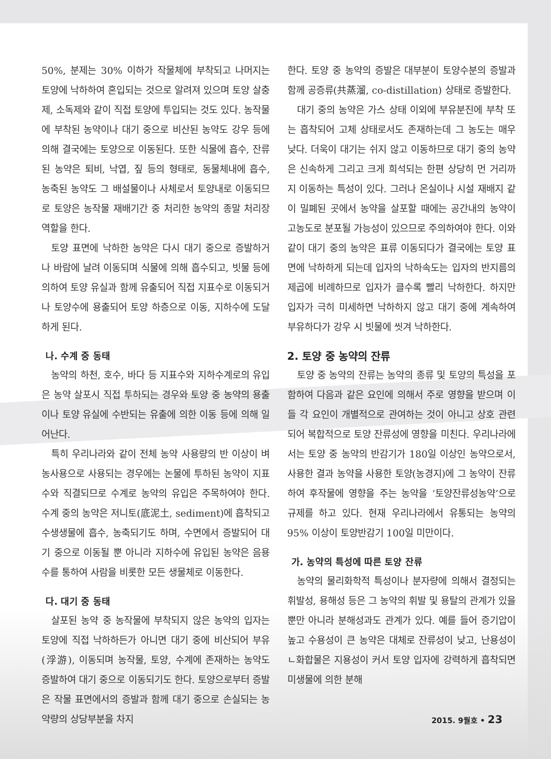50%, 분제는 30% 이하가 작물체에 부착되고 나머지는 토양에 낙하하여 혼입되는 것으로 알려져 있으며 토양 살충제, 소독제와 같이 직접 토양에 투입되는 것도 있다. 농작물에 부착된 농약이나 대기 중으로 비산된 농약도 강우 등에 의해 결국에는 토양으로 이동된다. 또한 식물에 흡수, 잔류된 농약은 퇴비, 낙엽, 짚 등의 형태로, 동물체내에 흡수, 농축된 농약도 그 배설물이나 사체로서 토양내로 이동되므로 토양은 농작물 재배기간 중 처리한 농약의 종말 처리장 역할을 한다.
토양 표면에 낙하한 농약은 다시 대기 중으로 증발하거나 바람에 날려 이동되며 식물에 의해 흡수되고, 빗물 등에 의하여 토양 유실과 함께 유출되어 직접 지표수로 이동되거나 토양수에 용출되어 토양 하층으로 이동, 지하수에 도달하게 된다.
나. 수계 중 동태
농약의 하천, 호수, 바다 등 지표수와 지하수계로의 유입은 농약 살포시 직접 투하되는 경우와 토양 중 농약의 용출이나 토양 유실에 수반되는 유출에 의한 이동 등에 의해 일어난다.
특히 우리나라와 같이 전체 농약 사용량의 반 이상이 벼농사용으로 사용되는 경우에는 논물에 투하된 농약이 지표수와 직결되므로 수계로 농약의 유입은 주목하여야 한다. 수계 중의 농약은 저니토(底泥土, sediment)에 흡착되고 수생생물에 흡수, 농축되기도 하며, 수면에서 증발되어 대기 중으로 이동될 뿐 아니라 지하수에 유입된 농약은 음용수를 통하여 사람을 비롯한 모든 생물체로 이동한다.
다. 대기 중 동태
살포된 농약 중 농작물에 부착되지 않은 농약의 입자는 토양에 직접 낙하하든가 아니면 대기 중에 비산되어 부유(浮游), 이동되며 농작물, 토양, 수계에 존재하는 농약도 증발하여 대기 중으로 이동되기도 한다. 토양으로부터 증발은 작물 표면에서의 증발과 함께 대기 중으로 손실되는 농약량의 상당부분을 차지
한다. 토양 중 농약의 증발은 대부분이 토양수분의 증발과 함께 공증류(共蒸溜, co-distillation) 상태로 증발한다.
대기 중의 농약은 가스 상태 이외에 부유분진에 부착 또는 흡착되어 고체 상태로서도 존재하는데 그 농도는 매우 낮다. 더욱이 대기는 쉬지 않고 이동하므로 대기 중의 농약은 신속하게 그리고 크게 희석되는 한편 상당히 먼 거리까지 이동하는 특성이 있다. 그러나 온실이나 시설 재배지 같이 밀폐된 곳에서 농약을 살포할 때에는 공간내의 농약이 고농도로 분포될 가능성이 있으므로 주의하여야 한다. 이와 같이 대기 중의 농약은 표류 이동되다가 결국에는 토양 표면에 낙하하게 되는데 입자의 낙하속도는 입자의 반지름의 제곱에 비례하므로 입자가 클수록 빨리 낙하한다. 하지만 입자가 극히 미세하면 낙하하지 않고 대기 중에 계속하여 부유하다가 강우 시 빗물에 씻겨 낙하한다.
2. 토양 중 농약의 잔류
토양 중 농약의 잔류는 농약의 종류 및 토양의 특성을 포함하여 다음과 같은 요인에 의해서 주로 영향을 받으며 이들 각 요인이 개별적으로 관여하는 것이 아니고 상호 관련되어 복합적으로 토양 잔류성에 영향을 미친다. 우리나라에서는 토양 중 농약의 반감기가 180일 이상인 농약으로서, 사용한 결과 농약을 사용한 토양(농경지)에 그 농약이 잔류하여 후작물에 영향을 주는 농약을 ‘토양잔류성농약’으로 규제를 하고 있다. 현재 우리나라에서 유통되는 농약의 95% 이상이 토양반감기 100일 미만이다.
가. 농약의 특성에 따른 토양 잔류
농약의 물리화학적 특성이나 분자량에 의해서 결정되는 휘발성, 용해성 등은 그 농약의 휘발 및 용탈의 관계가 있을 뿐만 아니라 분해성과도 관계가 있다. 예를 들어 증기압이 높고 수용성이 큰 농약은 대체로 잔류성이 낮고, 난용성이 ㄴ화합물은 지용성이 커서 토양 입자에 강력하게 흡착되면 미생물에 의한 분해
2015. 9월호 • 23